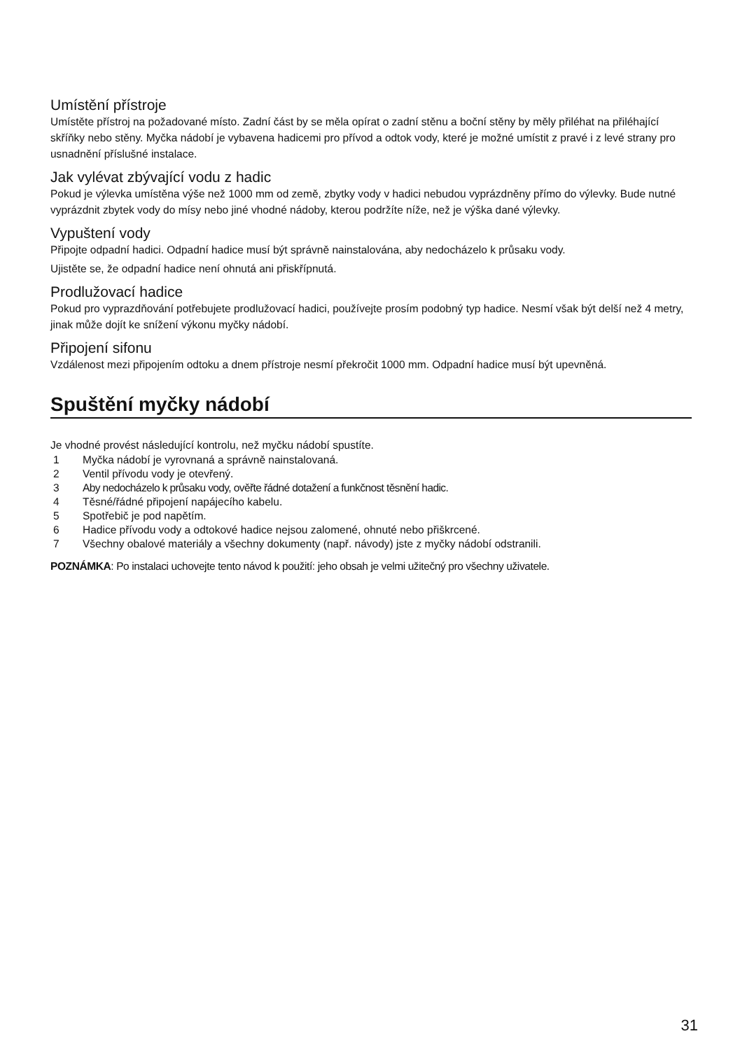Umístění přístroje
Umístěte přístroj na požadované místo. Zadní část by se měla opírat o zadní stěnu a boční stěny by měly přiléhat na přiléhající skříňky nebo stěny. Myčka nádobí je vybavena hadicemi pro přívod a odtok vody, které je možné umístit z pravé i z levé strany pro usnadnění příslušné instalace.
Jak vylévat zbývající vodu z hadic
Pokud je výlevka umístěna výše než 1000 mm od země, zbytky vody v hadici nebudou vyprázdněny přímo do výlevky. Bude nutné vyprázdnit zbytek vody do mísy nebo jiné vhodné nádoby, kterou podržíte níže, než je výška dané výlevky.
Vypuštení vody
Připojte odpadní hadici. Odpadní hadice musí být správně nainstalována, aby nedocházelo k průsaku vody.
Ujistěte se, že odpadní hadice není ohnutá ani přiskřípnutá.
Prodlužovací hadice
Pokud pro vyprazdňování potřebujete prodlužovací hadici, používejte prosím podobný typ hadice. Nesmí však být delší než 4 metry, jinak může dojít ke snížení výkonu myčky nádobí.
Připojení sifonu
Vzdálenost mezi připojením odtoku a dnem přístroje nesmí překročit 1000 mm. Odpadní hadice musí být upevněná.
Spuštění myčky nádobí
Je vhodné provést následující kontrolu, než myčku nádobí spustíte.
1 Myčka nádobí je vyrovnaná a správně nainstalovaná.
2 Ventil přívodu vody je otevřený.
3 Aby nedocházelo k průsaku vody, ověřte řádné dotažení a funkčnost těsnění hadic.
4 Těsné/řádné připojení napájecího kabelu.
5 Spotřebič je pod napětím.
6 Hadice přívodu vody a odtokové hadice nejsou zalomené, ohnuté nebo přiškrcené.
7 Všechny obalové materiály a všechny dokumenty (např. návody) jste z myčky nádobí odstranili.
POZNÁMKA: Po instalaci uchovejte tento návod k použití: jeho obsah je velmi užitečný pro všechny uživatele.
31